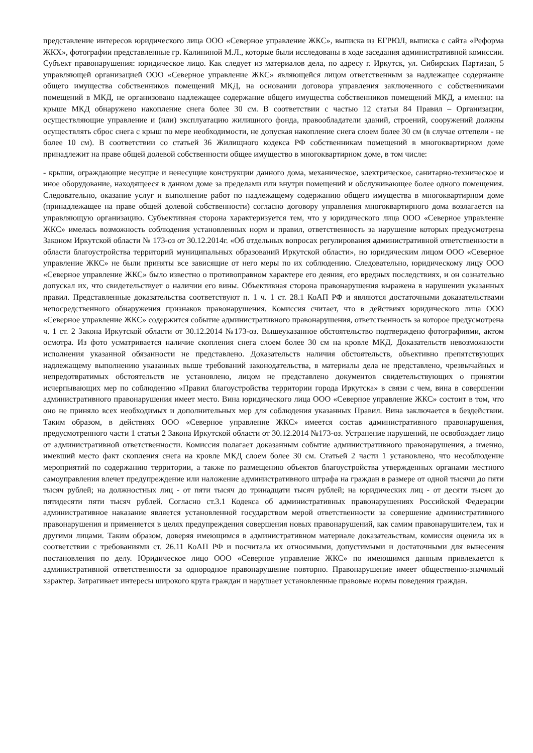представление интересов юридического лица ООО «Северное управление ЖКС», выписка из ЕГРЮЛ, выписка с сайта «Реформа ЖКХ», фотографии представленные гр. Калининой М.Л., которые были исследованы в ходе заседания административной комиссии. Субъект правонарушения: юридическое лицо. Как следует из материалов дела, по адресу г. Иркутск, ул. Сибирских Партизан, 5 управляющей организацией ООО «Северное управление ЖКС» являющейся лицом ответственным за надлежащее содержание общего имущества собственников помещений МКД, на основании договора управления заключенного с собственниками помещений в МКД, не организовано надлежащее содержание общего имущества собственников помещений МКД, а именно: на крыше МКД обнаружено накопление снега более 30 см. В соответствии с частью 12 статьи 84 Правил – Организации, осуществляющие управление и (или) эксплуатацию жилищного фонда, правообладатели зданий, строений, сооружений должны осуществлять сброс снега с крыш по мере необходимости, не допуская накопление снега слоем более 30 см (в случае оттепели - не более 10 см). В соответствии со статьей 36 Жилищного кодекса РФ собственникам помещений в многоквартирном доме принадлежит на праве общей долевой собственности общее имущество в многоквартирном доме, в том числе:
- крыши, ограждающие несущие и ненесущие конструкции данного дома, механическое, электрическое, санитарно-техническое и иное оборудование, находящееся в данном доме за пределами или внутри помещений и обслуживающее более одного помещения. Следовательно, оказание услуг и выполнение работ по надлежащему содержанию общего имущества в многоквартирном доме (принадлежащее на праве общей долевой собственности) согласно договору управления многоквартирного дома возлагается на управляющую организацию. Субъективная сторона характеризуется тем, что у юридического лица ООО «Северное управление ЖКС» имелась возможность соблюдения установленных норм и правил, ответственность за нарушение которых предусмотрена Законом Иркутской области № 173-оз от 30.12.2014г. «Об отдельных вопросах регулирования административной ответственности в области благоустройства территорий муниципальных образований Иркутской области», но юридическим лицом ООО «Северное управление ЖКС» не были приняты все зависящие от него меры по их соблюдению. Следовательно, юридическому лицу ООО «Северное управление ЖКС» было известно о противоправном характере его деяния, его вредных последствиях, и он сознательно допускал их, что свидетельствует о наличии его вины. Объективная сторона правонарушения выражена в нарушении указанных правил. Представленные доказательства соответствуют п. 1 ч. 1 ст. 28.1 КоАП РФ и являются достаточными доказательствами непосредственного обнаружения признаков правонарушения. Комиссия считает, что в действиях юридического лица ООО «Северное управление ЖКС» содержится событие административного правонарушения, ответственность за которое предусмотрена ч. 1 ст. 2 Закона Иркутской области от 30.12.2014 №173-оз. Вышеуказанное обстоятельство подтверждено фотографиями, актом осмотра. Из фото усматривается наличие скопления снега слоем более 30 см на кровле МКД. Доказательств невозможности исполнения указанной обязанности не представлено. Доказательств наличия обстоятельств, объективно препятствующих надлежащему выполнению указанных выше требований законодательства, в материалы дела не представлено, чрезвычайных и непредотвратимых обстоятельств не установлено, лицом не представлено документов свидетельствующих о принятии исчерпывающих мер по соблюдению «Правил благоустройства территории города Иркутска» в связи с чем, вина в совершении административного правонарушения имеет место. Вина юридического лица ООО «Северное управление ЖКС» состоит в том, что оно не приняло всех необходимых и дополнительных мер для соблюдения указанных Правил. Вина заключается в бездействии. Таким образом, в действиях ООО «Северное управление ЖКС» имеется состав административного правонарушения, предусмотренного части 1 статьи 2 Закона Иркутской области от 30.12.2014 №173-оз. Устранение нарушений, не освобождает лицо от административной ответственности. Комиссия полагает доказанным событие административного правонарушения, а именно, имевший место факт скопления снега на кровле МКД слоем более 30 см. Статьей 2 части 1 установлено, что несоблюдение мероприятий по содержанию территории, а также по размещению объектов благоустройства утвержденных органами местного самоуправления влечет предупреждение или наложение административного штрафа на граждан в размере от одной тысячи до пяти тысяч рублей; на должностных лиц - от пяти тысяч до тринадцати тысяч рублей; на юридических лиц - от десяти тысяч до пятидесяти пяти тысяч рублей. Согласно ст.3.1 Кодекса об административных правонарушениях Российской Федерации административное наказание является установленной государством мерой ответственности за совершение административного правонарушения и применяется в целях предупреждения совершения новых правонарушений, как самим правонарушителем, так и другими лицами. Таким образом, доверяя имеющимся в административном материале доказательствам, комиссия оценила их в соответствии с требованиями ст. 26.11 КоАП РФ и посчитала их относимыми, допустимыми и достаточными для вынесения постановления по делу. Юридическое лицо ООО «Северное управление ЖКС» по имеющимся данным привлекается к административной ответственности за однородное правонарушение повторно. Правонарушение имеет общественно-значимый характер. Затрагивает интересы широкого круга граждан и нарушает установленные правовые нормы поведения граждан.